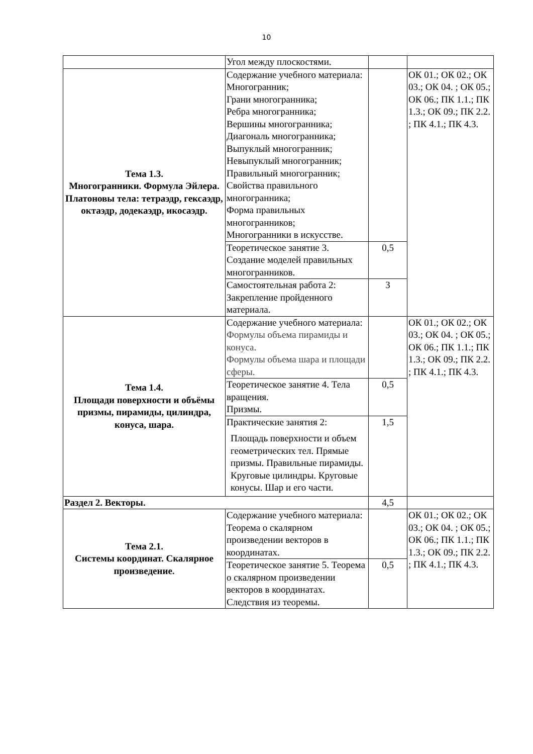10
| | Угол между плоскостями. | | |
| Тема 1.3. Многогранники. Формула Эйлера. Платоновы тела: тетраэдр, гексаэдр, октаэдр, додекаэдр, икосаэдр. | Содержание учебного материала: Многогранник; Грани многогранника; Ребра многогранника; Вершины многогранника; Диагональ многогранника; Выпуклый многогранник; Невыпуклый многогранник; Правильный многогранник; Свойства правильного многогранника; Форма правильных многогранников; Многогранники в искусстве. | | ОК 01.; ОК 02.; ОК 03.; ОК 04. ; ОК 05.; ОК 06.; ПК 1.1.; ПК 1.3.; ОК 09.; ПК 2.2. ; ПК 4.1.; ПК 4.3. |
| | Теоретическое занятие 3. Создание моделей правильных многогранников. | 0,5 | |
| | Самостоятельная работа 2: Закрепление пройденного материала. | 3 | |
| Тема 1.4. Площади поверхности и объёмы призмы, пирамиды, цилиндра, конуса, шара. | Содержание учебного материала: Формулы объема пирамиды и конуса. Формулы объема шара и площади сферы. | | ОК 01.; ОК 02.; ОК 03.; ОК 04. ; ОК 05.; ОК 06.; ПК 1.1.; ПК 1.3.; ОК 09.; ПК 2.2. ; ПК 4.1.; ПК 4.3. |
| | Теоретическое занятие 4. Тела вращения. Призмы. | 0,5 | |
| | Практические занятия 2: Площадь поверхности и объем геометрических тел. Прямые призмы. Правильные пирамиды. Круговые цилиндры. Круговые конусы. Шар и его части. | 1,5 | |
| Раздел 2. Векторы. | | 4,5 | |
| Тема 2.1. Системы координат. Скалярное произведение. | Содержание учебного материала: Теорема о скалярном произведении векторов в координатах. | | ОК 01.; ОК 02.; ОК 03.; ОК 04. ; ОК 05.; ОК 06.; ПК 1.1.; ПК 1.3.; ОК 09.; ПК 2.2. ; ПК 4.1.; ПК 4.3. |
| | Теоретическое занятие 5. Теорема о скалярном произведении векторов в координатах. Следствия из теоремы. | 0,5 | |